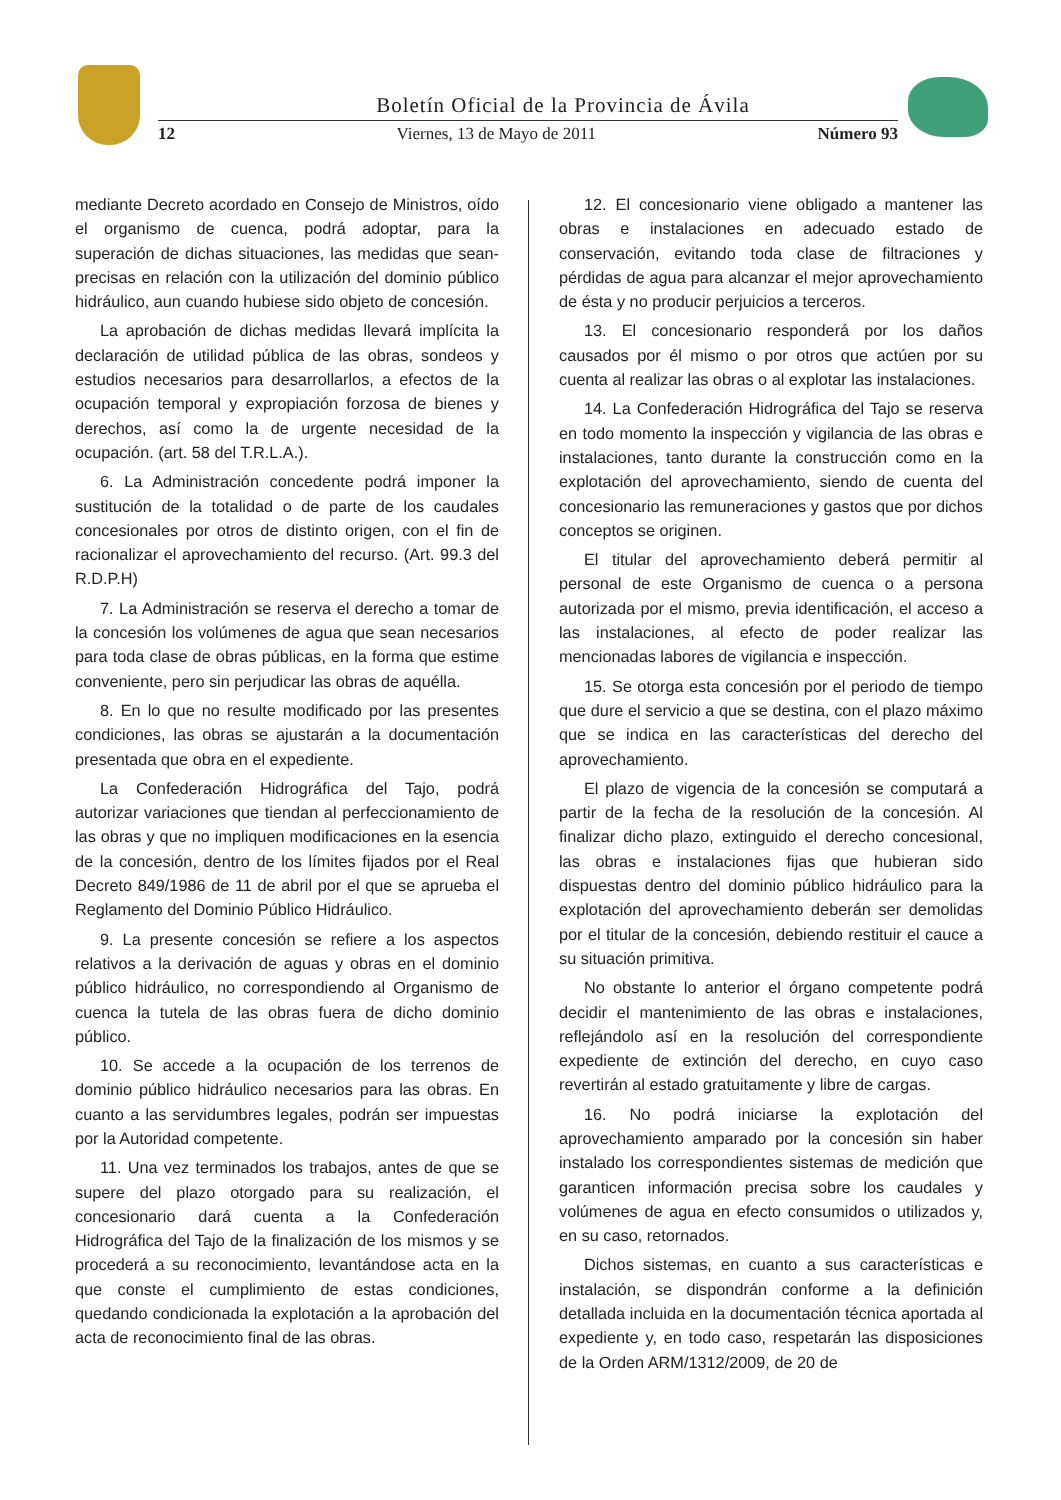Boletín Oficial de la Provincia de Ávila
12 Viernes, 13 de Mayo de 2011 Número 93
mediante Decreto acordado en Consejo de Ministros, oído el organismo de cuenca, podrá adoptar, para la superación de dichas situaciones, las medidas que sean- precisas en relación con la utilización del dominio público hidráulico, aun cuando hubiese sido objeto de concesión.
La aprobación de dichas medidas llevará implícita la declaración de utilidad pública de las obras, sondeos y estudios necesarios para desarrollarlos, a efectos de la ocupación temporal y expropiación forzosa de bienes y derechos, así como la de urgente necesidad de la ocupación. (art. 58 del T.R.L.A.).
6. La Administración concedente podrá imponer la sustitución de la totalidad o de parte de los caudales concesionales por otros de distinto origen, con el fin de racionalizar el aprovechamiento del recurso. (Art. 99.3 del R.D.P.H)
7. La Administración se reserva el derecho a tomar de la concesión los volúmenes de agua que sean necesarios para toda clase de obras públicas, en la forma que estime conveniente, pero sin perjudicar las obras de aquélla.
8. En lo que no resulte modificado por las presentes condiciones, las obras se ajustarán a la documentación presentada que obra en el expediente.
La Confederación Hidrográfica del Tajo, podrá autorizar variaciones que tiendan al perfeccionamiento de las obras y que no impliquen modificaciones en la esencia de la concesión, dentro de los límites fijados por el Real Decreto 849/1986 de 11 de abril por el que se aprueba el Reglamento del Dominio Público Hidráulico.
9. La presente concesión se refiere a los aspectos relativos a la derivación de aguas y obras en el dominio público hidráulico, no correspondiendo al Organismo de cuenca la tutela de las obras fuera de dicho dominio público.
10. Se accede a la ocupación de los terrenos de dominio público hidráulico necesarios para las obras. En cuanto a las servidumbres legales, podrán ser impuestas por la Autoridad competente.
11. Una vez terminados los trabajos, antes de que se supere del plazo otorgado para su realización, el concesionario dará cuenta a la Confederación Hidrográfica del Tajo de la finalización de los mismos y se procederá a su reconocimiento, levantándose acta en la que conste el cumplimiento de estas condiciones, quedando condicionada la explotación a la aprobación del acta de reconocimiento final de las obras.
12. El concesionario viene obligado a mantener las obras e instalaciones en adecuado estado de conservación, evitando toda clase de filtraciones y pérdidas de agua para alcanzar el mejor aprovechamiento de ésta y no producir perjuicios a terceros.
13. El concesionario responderá por los daños causados por él mismo o por otros que actúen por su cuenta al realizar las obras o al explotar las instalaciones.
14. La Confederación Hidrográfica del Tajo se reserva en todo momento la inspección y vigilancia de las obras e instalaciones, tanto durante la construcción como en la explotación del aprovechamiento, siendo de cuenta del concesionario las remuneraciones y gastos que por dichos conceptos se originen.
El titular del aprovechamiento deberá permitir al personal de este Organismo de cuenca o a persona autorizada por el mismo, previa identificación, el acceso a las instalaciones, al efecto de poder realizar las mencionadas labores de vigilancia e inspección.
15. Se otorga esta concesión por el periodo de tiempo que dure el servicio a que se destina, con el plazo máximo que se indica en las características del derecho del aprovechamiento.
El plazo de vigencia de la concesión se computará a partir de la fecha de la resolución de la concesión. Al finalizar dicho plazo, extinguido el derecho concesional, las obras e instalaciones fijas que hubieran sido dispuestas dentro del dominio público hidráulico para la explotación del aprovechamiento deberán ser demolidas por el titular de la concesión, debiendo restituir el cauce a su situación primitiva.
No obstante lo anterior el órgano competente podrá decidir el mantenimiento de las obras e instalaciones, reflejándolo así en la resolución del correspondiente expediente de extinción del derecho, en cuyo caso revertirán al estado gratuitamente y libre de cargas.
16. No podrá iniciarse la explotación del aprovechamiento amparado por la concesión sin haber instalado los correspondientes sistemas de medición que garanticen información precisa sobre los caudales y volúmenes de agua en efecto consumidos o utilizados y, en su caso, retornados.
Dichos sistemas, en cuanto a sus características e instalación, se dispondrán conforme a la definición detallada incluida en la documentación técnica aportada al expediente y, en todo caso, respetarán las disposiciones de la Orden ARM/1312/2009, de 20 de